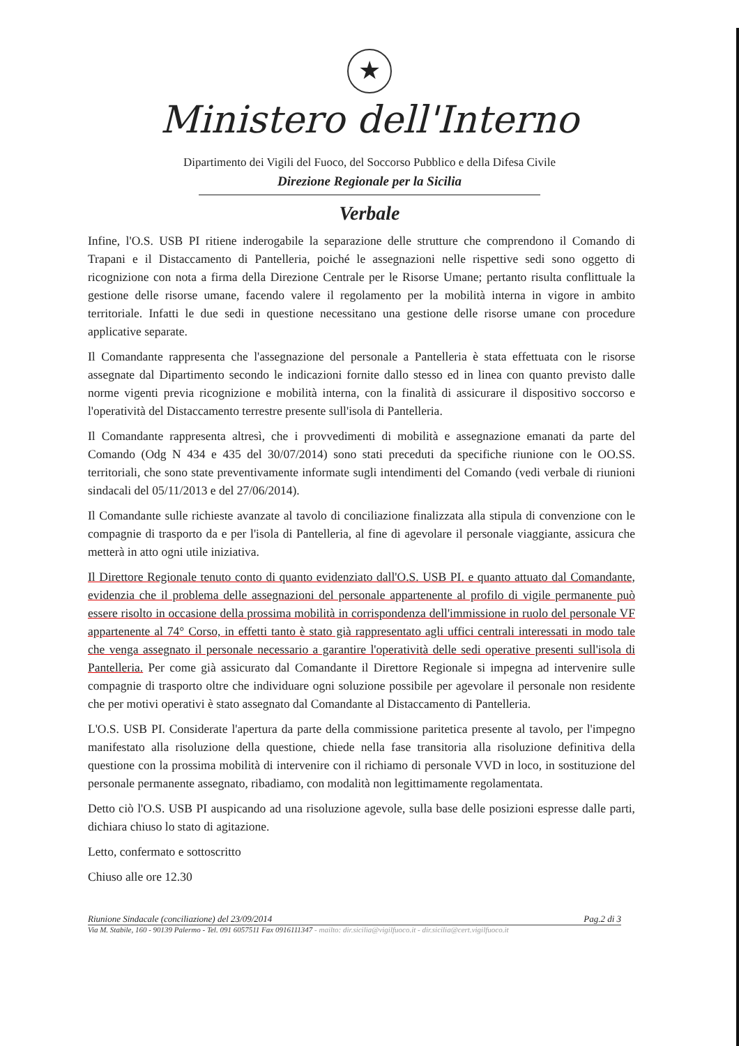★
Ministero dell'Interno
Dipartimento dei Vigili del Fuoco, del Soccorso Pubblico e della Difesa Civile
Direzione Regionale per la Sicilia
Verbale
Infine, l'O.S. USB PI ritiene inderogabile la separazione delle strutture che comprendono il Comando di Trapani e il Distaccamento di Pantelleria, poiché le assegnazioni nelle rispettive sedi sono oggetto di ricognizione con nota a firma della Direzione Centrale per le Risorse Umane; pertanto risulta conflittuale la gestione delle risorse umane, facendo valere il regolamento per la mobilità interna in vigore in ambito territoriale. Infatti le due sedi in questione necessitano una gestione delle risorse umane con procedure applicative separate.
Il Comandante rappresenta che l'assegnazione del personale a Pantelleria è stata effettuata con le risorse assegnate dal Dipartimento secondo le indicazioni fornite dallo stesso ed in linea con quanto previsto dalle norme vigenti previa ricognizione e mobilità interna, con la finalità di assicurare il dispositivo soccorso e l'operatività del Distaccamento terrestre presente sull'isola di Pantelleria.
Il Comandante rappresenta altresì, che i provvedimenti di mobilità e assegnazione emanati da parte del Comando (Odg N 434 e 435 del 30/07/2014) sono stati preceduti da specifiche riunione con le OO.SS. territoriali, che sono state preventivamente informate sugli intendimenti del Comando (vedi verbale di riunioni sindacali del 05/11/2013 e del 27/06/2014).
Il Comandante sulle richieste avanzate al tavolo di conciliazione finalizzata alla stipula di convenzione con le compagnie di trasporto da e per l'isola di Pantelleria, al fine di agevolare il personale viaggiante, assicura che metterà in atto ogni utile iniziativa.
Il Direttore Regionale tenuto conto di quanto evidenziato dall'O.S. USB PI. e quanto attuato dal Comandante, evidenzia che il problema delle assegnazioni del personale appartenente al profilo di vigile permanente può essere risolto in occasione della prossima mobilità in corrispondenza dell'immissione in ruolo del personale VF appartenente al 74° Corso, in effetti tanto è stato già rappresentato agli uffici centrali interessati in modo tale che venga assegnato il personale necessario a garantire l'operatività delle sedi operative presenti sull'isola di Pantelleria. Per come già assicurato dal Comandante il Direttore Regionale si impegna ad intervenire sulle compagnie di trasporto oltre che individuare ogni soluzione possibile per agevolare il personale non residente che per motivi operativi è stato assegnato dal Comandante al Distaccamento di Pantelleria.
L'O.S. USB PI. Considerate l'apertura da parte della commissione paritetica presente al tavolo, per l'impegno manifestato alla risoluzione della questione, chiede nella fase transitoria alla risoluzione definitiva della questione con la prossima mobilità di intervenire con il richiamo di personale VVD in loco, in sostituzione del personale permanente assegnato, ribadiamo, con modalità non legittimamente regolamentata.
Detto ciò l'O.S. USB PI auspicando ad una risoluzione agevole, sulla base delle posizioni espresse dalle parti, dichiara chiuso lo stato di agitazione.
Letto, confermato e sottoscritto
Chiuso alle ore 12.30
Riunione Sindacale (conciliazione) del 23/09/2014 Pag.2 di 3
Via M. Stabile, 160 - 90139 Palermo - Tel. 091 6057511 Fax 0916111347 - mailto: dir.sicilia@vigilfuoco.it - dir.sicilia@cert.vigilfuoco.it